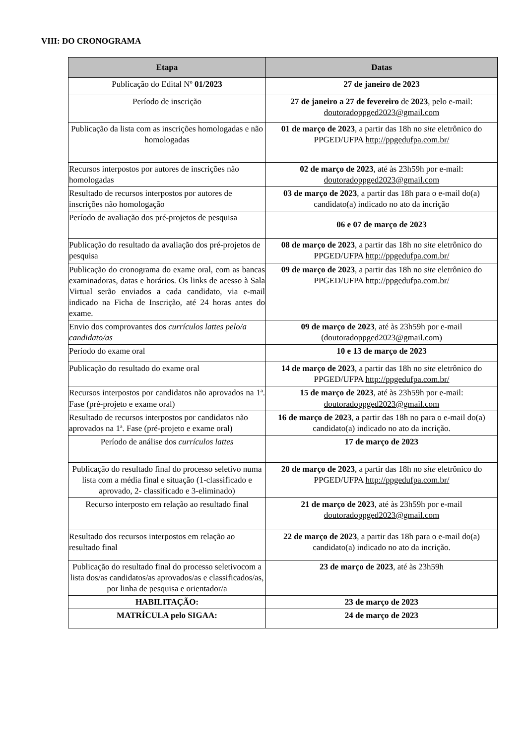VIII: DO CRONOGRAMA
| Etapa | Datas |
| --- | --- |
| Publicação do Edital Nº 01/2023 | 27 de janeiro de 2023 |
| Período de inscrição | 27 de janeiro a 27 de fevereiro de 2023 , pelo e-mail: doutoradoppged2023@gmail.com |
| Publicação da lista com as inscrições homologadas e não homologadas | 01 de março de 2023 , a partir das 18h no site eletrônico do PPGED/UFPA http://ppgedufpa.com.br/ |
| Recursos interpostos por autores de inscrições não homologadas | 02 de março de 2023 , até às 23h59h por e-mail: doutoradoppged2023@gmail.com |
| Resultado de recursos interpostos por autores de inscrições não homologação | 03 de março de 2023 , a partir das 18h para o e-mail do(a) candidato(a) indicado no ato da incrição |
| Período de avaliação dos pré-projetos de pesquisa | 06 e 07 de março de 2023 |
| Publicação do resultado da avaliação dos pré-projetos de pesquisa | 08 de março de 2023 , a partir das 18h no site eletrônico do PPGED/UFPA http://ppgedufpa.com.br/ |
| Publicação do cronograma do exame oral, com as bancas examinadoras, datas e horários. Os links de acesso à Sala Virtual serão enviados a cada candidato, via e-mail indicado na Ficha de Inscrição, até 24 horas antes do exame. | 09 de março de 2023 , a partir das 18h no site eletrônico do PPGED/UFPA http://ppgedufpa.com.br/ |
| Envio dos comprovantes dos currículos lattes pelo/a candidato/as | 09 de março de 2023 , até às 23h59h por e-mail ( doutoradoppged2023@gmail.com ) |
| Período do exame oral | 10 e 13 de março de 2023 |
| Publicação do resultado do exame oral | 14 de março de 2023 , a partir das 18h no site eletrônico do PPGED/UFPA http://ppgedufpa.com.br/ |
| Recursos interpostos por candidatos não aprovados na 1ª. Fase (pré-projeto e exame oral) | 15 de março de 2023 , até às 23h59h por e-mail: doutoradoppged2023@gmail.com |
| Resultado de recursos interpostos por candidatos não aprovados na 1ª. Fase (pré-projeto e exame oral) | 16 de março de 2023 , a partir das 18h no para o e-mail do(a) candidato(a) indicado no ato da incrição. |
| Período de análise dos currículos lattes | 17 de março de 2023 |
| Publicação do resultado final do processo seletivo numa lista com a média final e situação (1-classificado e aprovado, 2- classificado e 3-eliminado) | 20 de março de 2023 , a partir das 18h no site eletrônico do PPGED/UFPA http://ppgedufpa.com.br/ |
| Recurso interposto em relação ao resultado final | 21 de março de 2023 , até às 23h59h por e-mail doutoradoppged2023@gmail.com |
| Resultado dos recursos interpostos em relação ao resultado final | 22 de março de 2023 , a partir das 18h para o e-mail do(a) candidato(a) indicado no ato da incrição. |
| Publicação do resultado final do processo seletivocom a lista dos/as candidatos/as aprovados/as e classificados/as, por linha de pesquisa e orientador/a | 23 de março de 2023 , até às 23h59h |
| HABILITAÇÃO: | 23 de março de 2023 |
| MATRÍCULA pelo SIGAA: | 24 de março de 2023 |